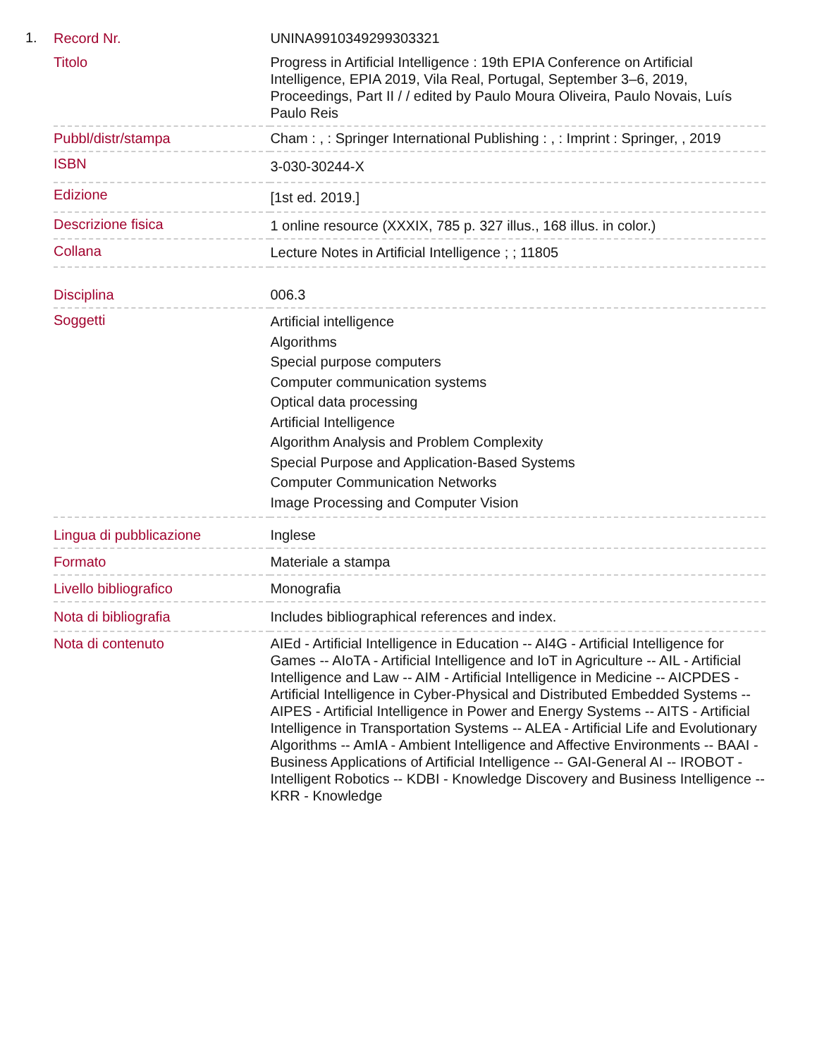1.
| Record Nr. | UNINA9910349299303321 |
| Titolo | Progress in Artificial Intelligence : 19th EPIA Conference on Artificial Intelligence, EPIA 2019, Vila Real, Portugal, September 3–6, 2019, Proceedings, Part II / / edited by Paulo Moura Oliveira, Paulo Novais, Luís Paulo Reis |
| Pubbl/distr/stampa | Cham : , : Springer International Publishing : , : Imprint : Springer, , 2019 |
| ISBN | 3-030-30244-X |
| Edizione | [1st ed. 2019.] |
| Descrizione fisica | 1 online resource (XXXIX, 785 p. 327 illus., 168 illus. in color.) |
| Collana | Lecture Notes in Artificial Intelligence ; ; 11805 |
| Disciplina | 006.3 |
| Soggetti | Artificial intelligence Algorithms Special purpose computers Computer communication systems Optical data processing Artificial Intelligence Algorithm Analysis and Problem Complexity Special Purpose and Application-Based Systems Computer Communication Networks Image Processing and Computer Vision |
| Lingua di pubblicazione | Inglese |
| Formato | Materiale a stampa |
| Livello bibliografico | Monografia |
| Nota di bibliografia | Includes bibliographical references and index. |
| Nota di contenuto | AIEd - Artificial Intelligence in Education -- AI4G - Artificial Intelligence for Games -- AIoTA - Artificial Intelligence and IoT in Agriculture -- AIL - Artificial Intelligence and Law -- AIM - Artificial Intelligence in Medicine -- AICPDES - Artificial Intelligence in Cyber-Physical and Distributed Embedded Systems -- AIPES - Artificial Intelligence in Power and Energy Systems -- AITS - Artificial Intelligence in Transportation Systems -- ALEA - Artificial Life and Evolutionary Algorithms -- AmIA - Ambient Intelligence and Affective Environments -- BAAI - Business Applications of Artificial Intelligence -- GAI-General AI -- IROBOT - Intelligent Robotics -- KDBI - Knowledge Discovery and Business Intelligence -- KRR - Knowledge |